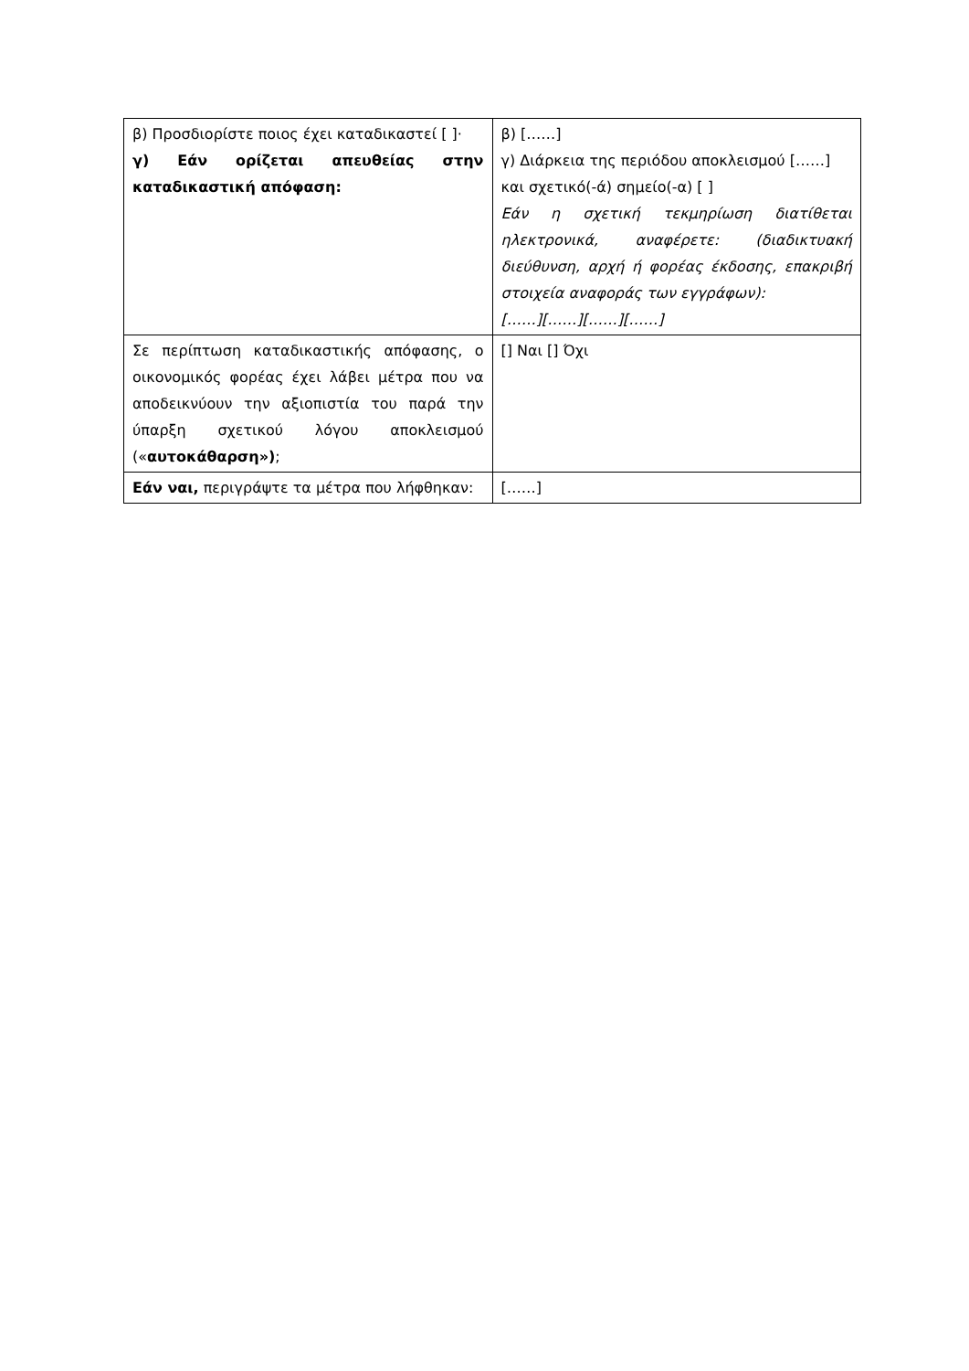| β) Προσδιορίστε ποιος έχει καταδικαστεί [ ]· γ) Εάν ορίζεται απευθείας στην καταδικαστική απόφαση: | β) [……] γ) Διάρκεια της περιόδου αποκλεισμού [……] και σχετικό(-ά) σημείο(-α) [ ] Εάν η σχετική τεκμηρίωση διατίθεται ηλεκτρονικά, αναφέρετε: (διαδικτυακή διεύθυνση, αρχή ή φορέας έκδοσης, επακριβή στοιχεία αναφοράς των εγγράφων): [……][……][……][……] |
| Σε περίπτωση καταδικαστικής απόφασης, ο οικονομικός φορέας έχει λάβει μέτρα που να αποδεικνύουν την αξιοπιστία του παρά την ύπαρξη σχετικού λόγου αποκλεισμού (« αυτοκάθαρση») ; | [] Ναι [] Όχι |
| Εάν ναι, περιγράψτε τα μέτρα που λήφθηκαν: | [……] |